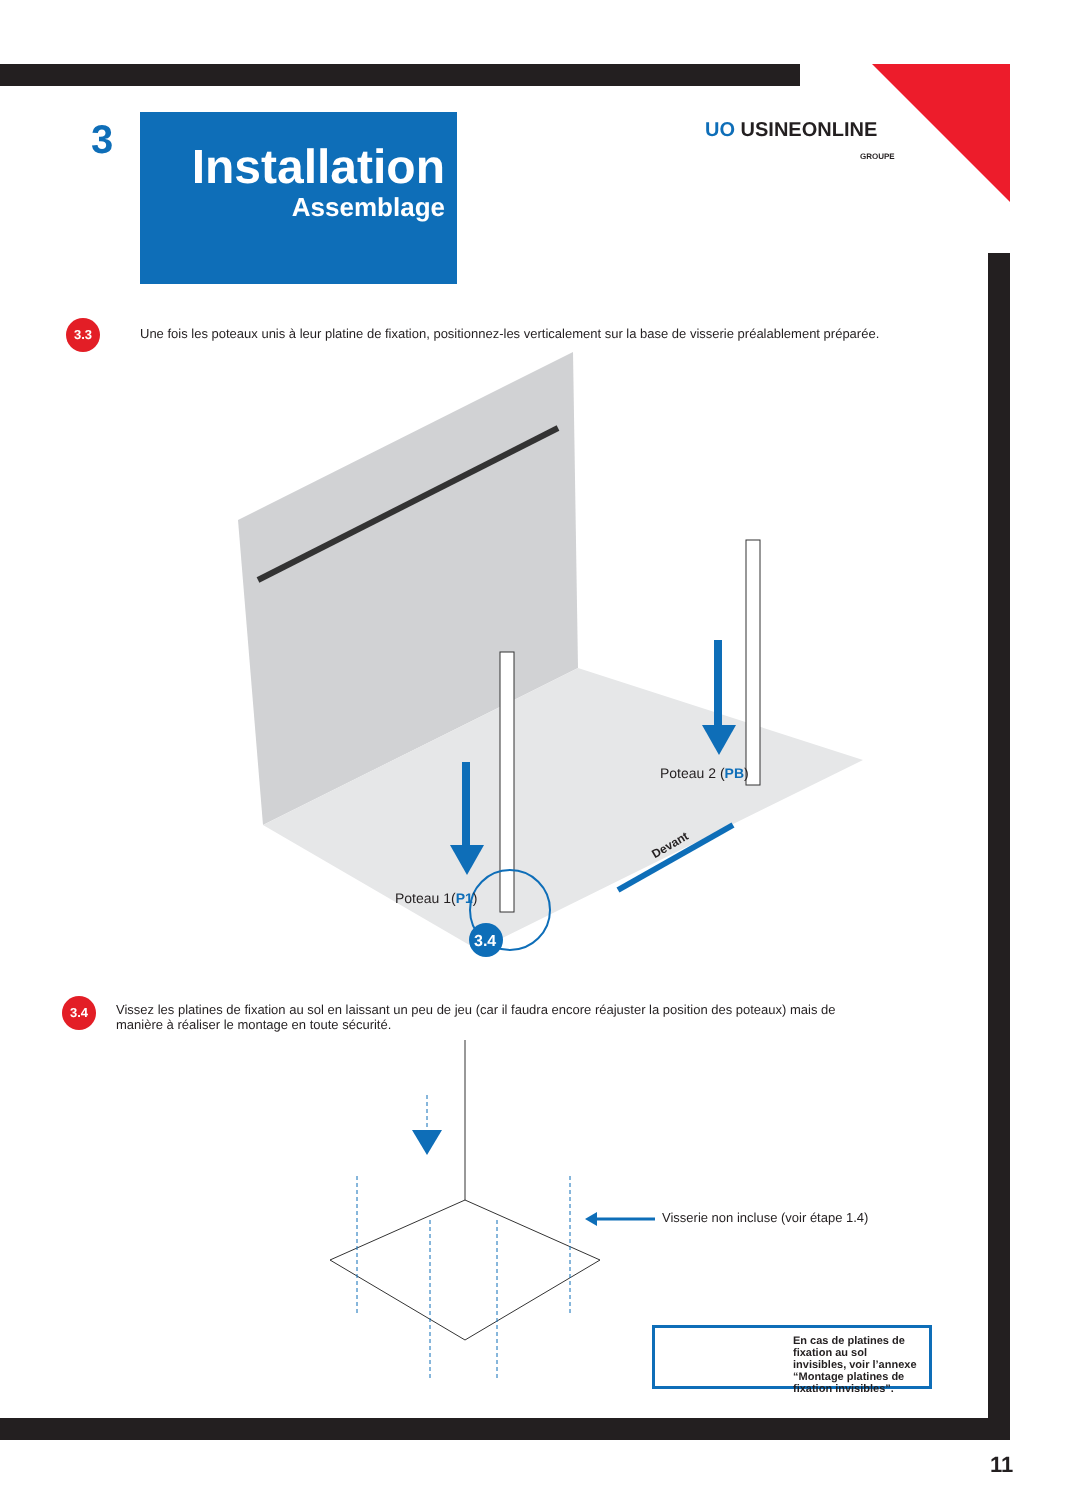UO USINEONLINE
GROUPE
3
Installation
Assemblage
3.3
Une fois les poteaux unis à leur platine de fixation, positionnez-les verticalement sur la base de visserie préalablement préparée.
3.4
Poteau 1(P1)
Poteau 2 (PB)
Devant
3.4
Vissez les platines de fixation au sol en laissant un peu de jeu (car il faudra encore réajuster la position des poteaux) mais de manière à réaliser le montage en toute sécurité.
Visserie non incluse (voir étape 1.4)
En cas de platines de fixation au sol invisibles, voir l’annexe “Montage platines de fixation invisibles”.
11